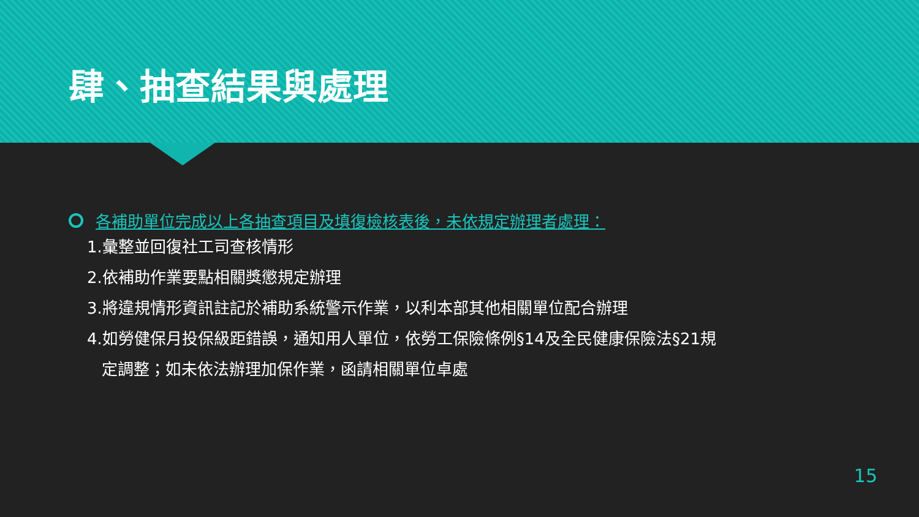肆、抽查結果與處理
各補助單位完成以上各抽查項目及填復檢核表後，未依規定辦理者處理：
1.彙整並回復社工司查核情形
2.依補助作業要點相關獎懲規定辦理
3.將違規情形資訊註記於補助系統警示作業，以利本部其他相關單位配合辦理
4.如勞健保月投保級距錯誤，通知用人單位，依勞工保險條例§14及全民健康保險法§21規
定調整；如未依法辦理加保作業，函請相關單位卓處
15